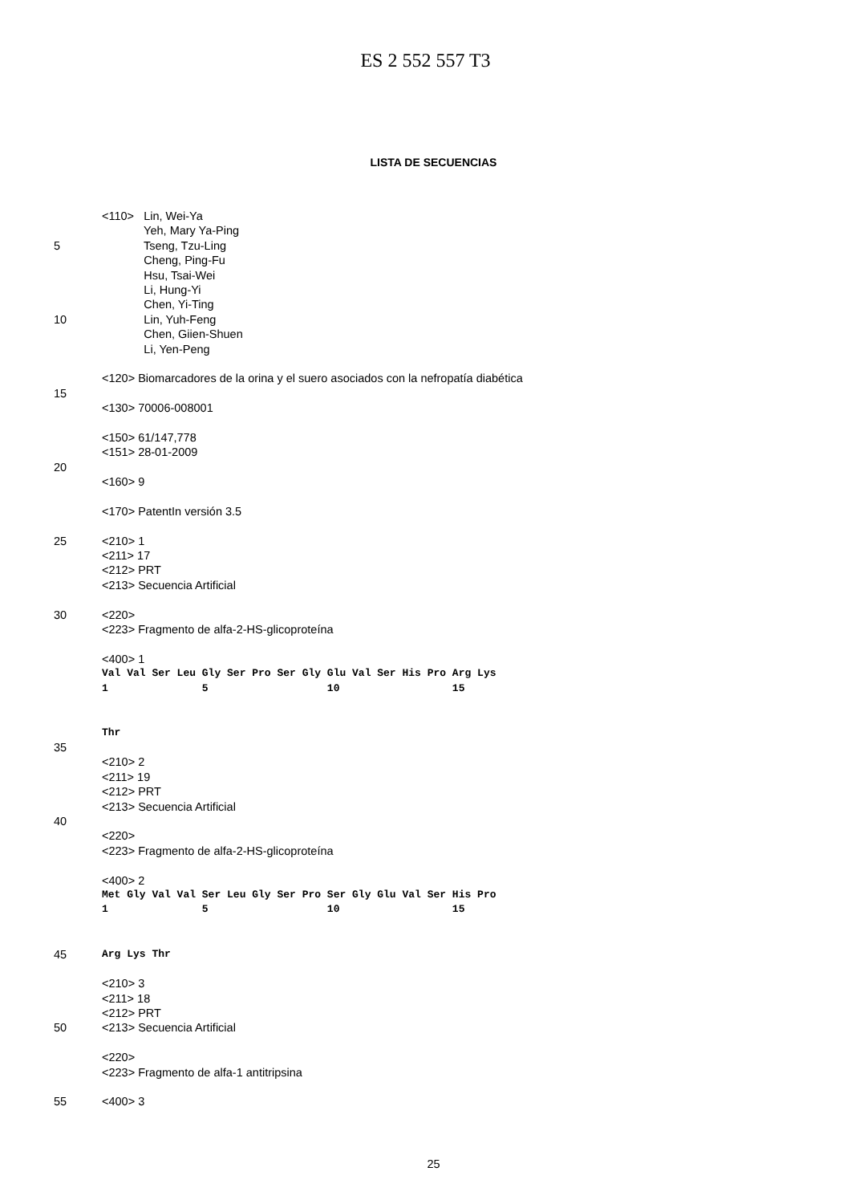ES 2 552 557 T3
LISTA DE SECUENCIAS
<110> Lin, Wei-Ya
Yeh, Mary Ya-Ping
5 Tseng, Tzu-Ling
Cheng, Ping-Fu
Hsu, Tsai-Wei
Li, Hung-Yi
Chen, Yi-Ting
10 Lin, Yuh-Feng
Chen, Giien-Shuen
Li, Yen-Peng
<120> Biomarcadores de la orina y el suero asociados con la nefropatía diabética
15
<130> 70006-008001
<150> 61/147,778
<151> 28-01-2009
20
<160> 9
<170> PatentIn versión 3.5
25 <210> 1
<211> 17
<212> PRT
<213> Secuencia Artificial
30 <220>
<223> Fragmento de alfa-2-HS-glicoproteína
<400> 1
Val Val Ser Leu Gly Ser Pro Ser Gly Glu Val Ser His Pro Arg Lys
1 5 10 15
Thr
35
<210> 2
<211> 19
<212> PRT
<213> Secuencia Artificial
40
<220>
<223> Fragmento de alfa-2-HS-glicoproteína
<400> 2
Met Gly Val Val Ser Leu Gly Ser Pro Ser Gly Glu Val Ser His Pro
1 5 10 15
45 Arg Lys Thr
<210> 3
<211> 18
<212> PRT
50 <213> Secuencia Artificial
<220>
<223> Fragmento de alfa-1 antitripsina
55 <400> 3
25